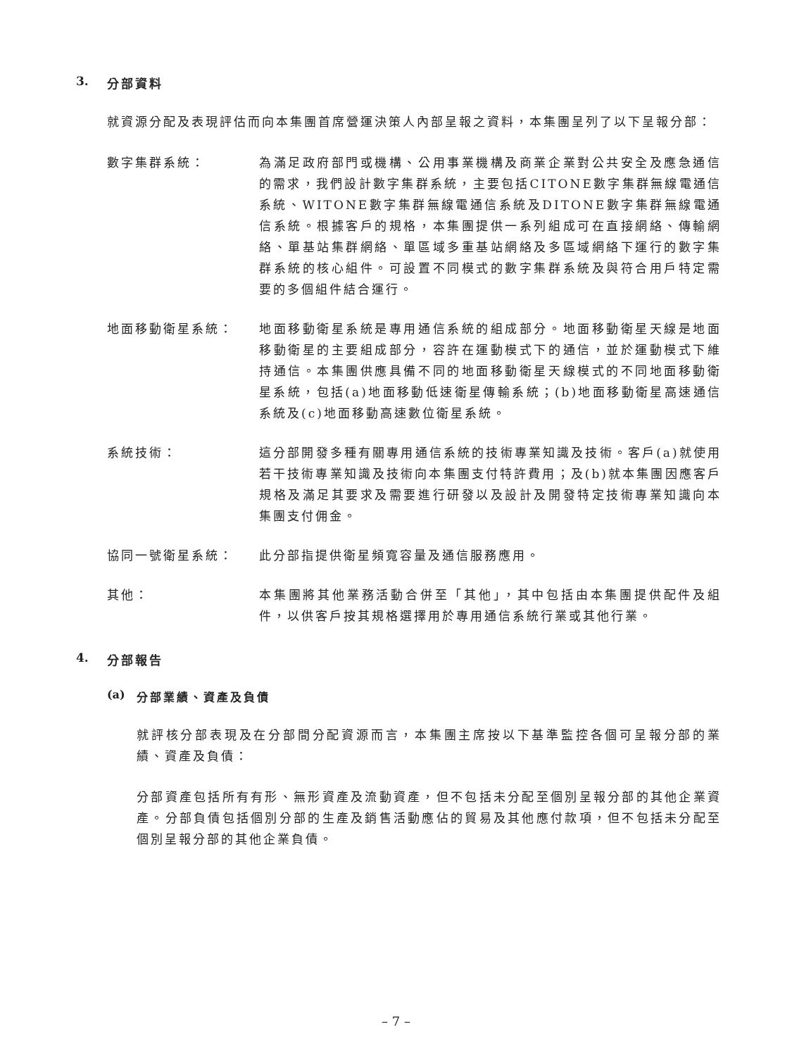3. 分部資料
就資源分配及表現評估而向本集團首席營運決策人內部呈報之資料，本集團呈列了以下呈報分部：
數字集群系統： 為滿足政府部門或機構、公用事業機構及商業企業對公共安全及應急通信的需求，我們設計數字集群系統，主要包括CITONE數字集群無線電通信系統、WITONE數字集群無線電通信系統及DITONE數字集群無線電通信系統。根據客戶的規格，本集團提供一系列組成可在直接網絡、傳輸網絡、單基站集群網絡、單區域多重基站網絡及多區域網絡下運行的數字集群系統的核心組件。可設置不同模式的數字集群系統及與符合用戶特定需要的多個組件結合運行。
地面移動衛星系統： 地面移動衛星系統是專用通信系統的組成部分。地面移動衛星天線是地面移動衛星的主要組成部分，容許在運動模式下的通信，並於運動模式下維持通信。本集團供應具備不同的地面移動衛星天線模式的不同地面移動衛星系統，包括(a)地面移動低速衛星傳輸系統；(b)地面移動衛星高速通信系統及(c)地面移動高速數位衛星系統。
系統技術： 這分部開發多種有關專用通信系統的技術專業知識及技術。客戶(a)就使用若干技術專業知識及技術向本集團支付特許費用；及(b)就本集團因應客戶規格及滿足其要求及需要進行研發以及設計及開發特定技術專業知識向本集團支付佣金。
協同一號衛星系統： 此分部指提供衛星頻寬容量及通信服務應用。
其他： 本集團將其他業務活動合併至「其他」，其中包括由本集團提供配件及組件，以供客戶按其規格選擇用於專用通信系統行業或其他行業。
4. 分部報告
(a) 分部業績、資產及負債
就評核分部表現及在分部間分配資源而言，本集團主席按以下基準監控各個可呈報分部的業績、資產及負債：
分部資產包括所有有形、無形資產及流動資產，但不包括未分配至個別呈報分部的其他企業資產。分部負債包括個別分部的生產及銷售活動應佔的貿易及其他應付款項，但不包括未分配至個別呈報分部的其他企業負債。
– 7 –